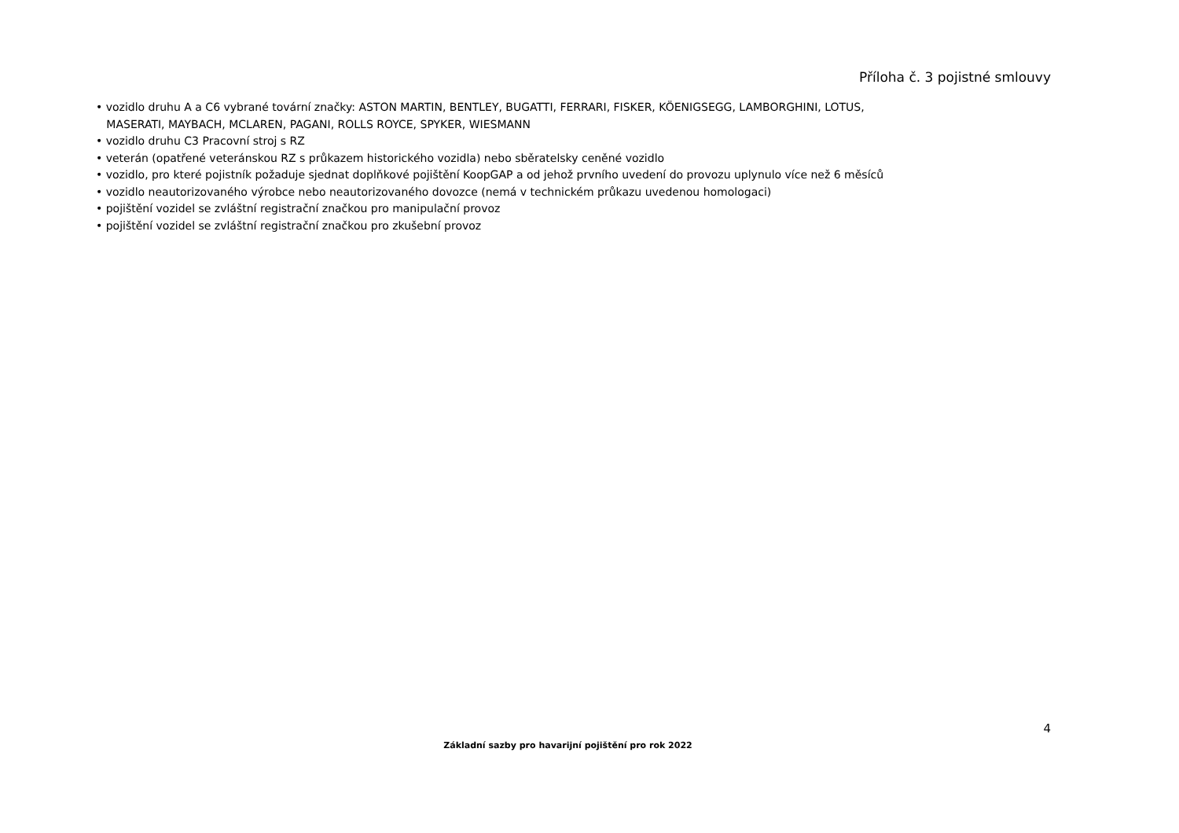Příloha č. 3 pojistné smlouvy
• vozidlo druhu A a C6 vybrané tovární značky: ASTON MARTIN, BENTLEY, BUGATTI, FERRARI, FISKER, KÖENIGSEGG, LAMBORGHINI, LOTUS,
MASERATI, MAYBACH, MCLAREN, PAGANI, ROLLS ROYCE, SPYKER, WIESMANN
• vozidlo druhu C3 Pracovní stroj s RZ
• veterán (opatřené veteránskou RZ s průkazem historického vozidla) nebo sběratelsky ceněné vozidlo
• vozidlo, pro které pojistník požaduje sjednat doplňkové pojištění KoopGAP a od jehož prvního uvedení do provozu uplynulo více než 6 měsíců
• vozidlo neautorizovaného výrobce nebo neautorizovaného dovozce (nemá v technickém průkazu uvedenou homologaci)
• pojištění vozidel se zvláštní registrační značkou pro manipulační provoz
• pojištění vozidel se zvláštní registrační značkou pro zkušební provoz
4
Základní sazby pro havarijní pojištění pro rok 2022